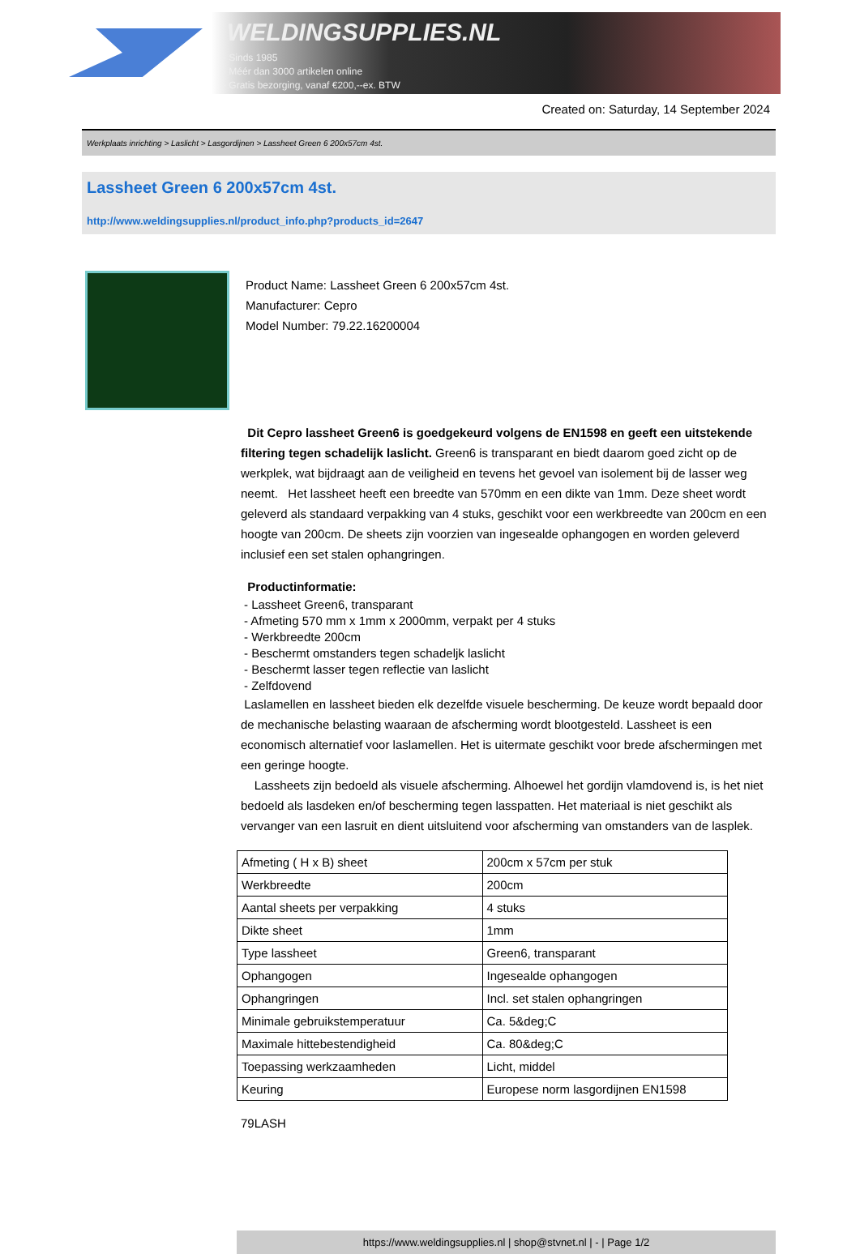WELDINGSUPPLIES.NL
- Sinds 1985
- Méér dan 3000 artikelen online
- Gratis bezorging, vanaf €200,--ex. BTW
Created on: Saturday, 14 September 2024
Werkplaats inrichting > Laslicht > Lasgordijnen > Lassheet Green 6 200x57cm 4st.
Lassheet Green 6 200x57cm 4st.
http://www.weldingsupplies.nl/product_info.php?products_id=2647
Product Name: Lassheet Green 6 200x57cm 4st.
Manufacturer: Cepro
Model Number: 79.22.16200004
Dit Cepro lassheet Green6 is goedgekeurd volgens de EN1598 en geeft een uitstekende filtering tegen schadelijk laslicht. Green6 is transparant en biedt daarom goed zicht op de werkplek, wat bijdraagt aan de veiligheid en tevens het gevoel van isolement bij de lasser weg neemt. Het lassheet heeft een breedte van 570mm en een dikte van 1mm. Deze sheet wordt geleverd als standaard verpakking van 4 stuks, geschikt voor een werkbreedte van 200cm en een hoogte van 200cm. De sheets zijn voorzien van ingesealde ophangogen en worden geleverd inclusief een set stalen ophangringen.
Productinformatie:
- Lassheet Green6, transparant
- Afmeting 570 mm x 1mm x 2000mm, verpakt per 4 stuks
- Werkbreedte 200cm
- Beschermt omstanders tegen schadeljk laslicht
- Beschermt lasser tegen reflectie van laslicht
- Zelfdovend
Laslamellen en lassheet bieden elk dezelfde visuele bescherming. De keuze wordt bepaald door de mechanische belasting waaraan de afscherming wordt blootgesteld. Lassheet is een economisch alternatief voor laslamellen. Het is uitermate geschikt voor brede afschermingen met een geringe hoogte.
Lassheets zijn bedoeld als visuele afscherming. Alhoewel het gordijn vlamdovend is, is het niet bedoeld als lasdeken en/of bescherming tegen lasspatten. Het materiaal is niet geschikt als vervanger van een lasruit en dient uitsluitend voor afscherming van omstanders van de lasplek.
| Afmeting ( H x B) sheet | 200cm x 57cm per stuk |
| Werkbreedte | 200cm |
| Aantal sheets per verpakking | 4 stuks |
| Dikte sheet | 1mm |
| Type lassheet | Green6, transparant |
| Ophangogen | Ingesealde ophangogen |
| Ophangringen | Incl. set stalen ophangringen |
| Minimale gebruikstemperatuur | Ca. 5&deg;C |
| Maximale hittebestendigheid | Ca. 80&deg;C |
| Toepassing werkzaamheden | Licht, middel |
| Keuring | Europese norm lasgordijnen EN1598 |
79LASH
https://www.weldingsupplies.nl | shop@stvnet.nl | - | Page 1/2